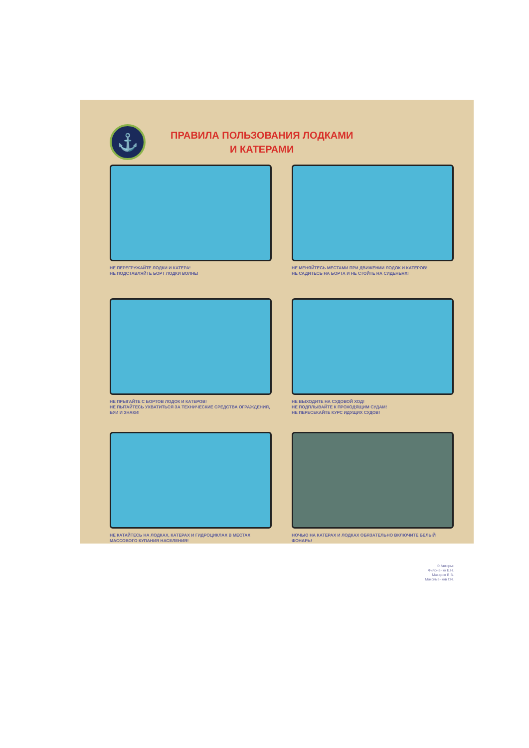⚓
ПРАВИЛА ПОЛЬЗОВАНИЯ ЛОДКАМИ
И КАТЕРАМИ
НЕ ПЕРЕГРУЖАЙТЕ ЛОДКИ И КАТЕРА!
НЕ ПОДСТАВЛЯЙТЕ БОРТ ЛОДКИ ВОЛНЕ!
НЕ МЕНЯЙТЕСЬ МЕСТАМИ ПРИ ДВИЖЕНИИ ЛОДОК И КАТЕРОВ!
НЕ САДИТЕСЬ НА БОРТА И НЕ СТОЙТЕ НА СИДЕНЬЯХ!
НЕ ПРЫГАЙТЕ С БОРТОВ ЛОДОК И КАТЕРОВ!
НЕ ПЫТАЙТЕСЬ УХВАТИТЬСЯ ЗА ТЕХНИЧЕСКИЕ СРЕДСТВА ОГРАЖДЕНИЯ, БУИ И ЗНАКИ!
НЕ ВЫХОДИТЕ НА СУДОВОЙ ХОД!
НЕ ПОДПЛЫВАЙТЕ К ПРОХОДЯЩИМ СУДАМ!
НЕ ПЕРЕСЕКАЙТЕ КУРС ИДУЩИХ СУДОВ!
НЕ КАТАЙТЕСЬ НА ЛОДКАХ, КАТЕРАХ И ГИДРОЦИКЛАХ В МЕСТАХ МАССОВОГО КУПАНИЯ НАСЕЛЕНИЯ!
НОЧЬЮ НА КАТЕРАХ И ЛОДКАХ ОБЯЗАТЕЛЬНО ВКЛЮЧИТЕ БЕЛЫЙ ФОНАРЬ!
© Авторы:
Филоненко Е.Н.
Макаров В.В.
Максименков Г.И.